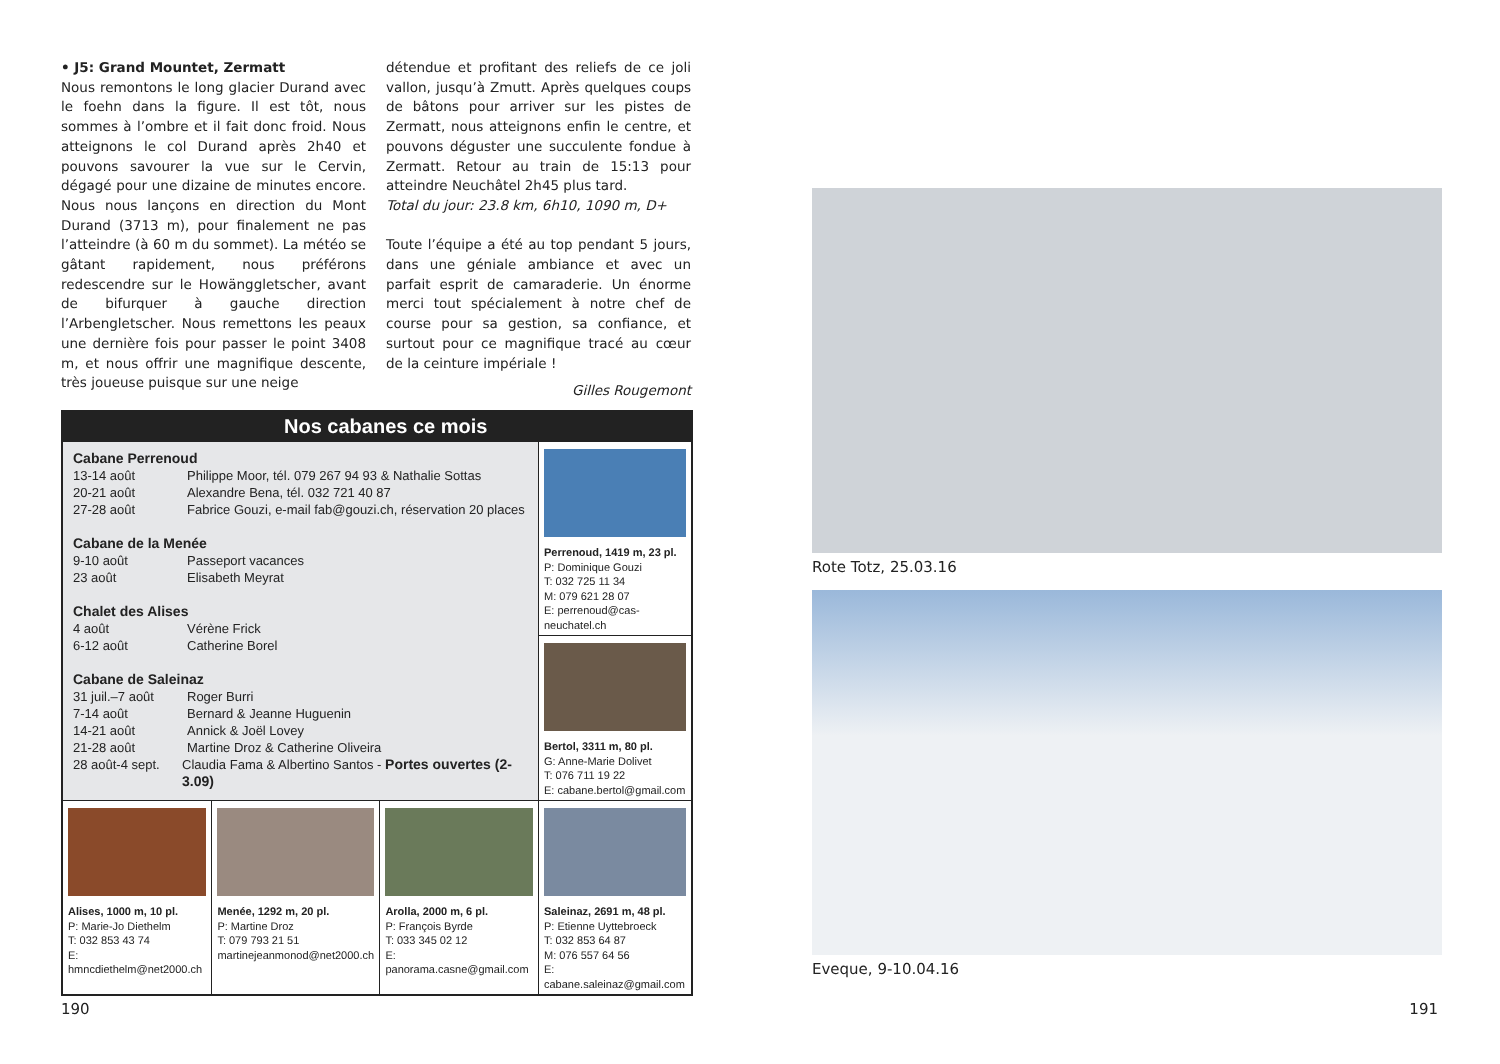• J5: Grand Mountet, Zermatt
Nous remontons le long glacier Durand avec le foehn dans la figure. Il est tôt, nous sommes à l’ombre et il fait donc froid. Nous atteignons le col Durand après 2h40 et pouvons savourer la vue sur le Cervin, dégagé pour une dizaine de minutes encore. Nous nous lançons en direction du Mont Durand (3713 m), pour finalement ne pas l’atteindre (à 60 m du sommet). La météo se gâtant rapidement, nous préférons redescendre sur le Howänggletscher, avant de bifurquer à gauche direction l’Arbengletscher. Nous remet­tons les peaux une dernière fois pour passer le point 3408 m, et nous offrir une magnifique descente, très joueuse puisque sur une neige
détendue et profitant des reliefs de ce joli vallon, jusqu’à Zmutt. Après quelques coups de bâtons pour arriver sur les pistes de Zermatt, nous attei­gnons enfin le centre, et pouvons déguster une succulente fondue à Zermatt. Retour au train de 15:13 pour atteindre Neuchâtel 2h45 plus tard.
Total du jour: 23.8 km, 6h10, 1090 m, D+
Toute l’équipe a été au top pendant 5 jours, dans une géniale ambiance et avec un parfait esprit de camaraderie. Un énorme merci tout spécialement à notre chef de course pour sa ges­tion, sa confiance, et surtout pour ce magnifique tracé au cœur de la ceinture impériale !
Gilles Rougemont
Nos cabanes ce mois
| Cabane Perrenoud 13-14 août Philippe Moor, tél. 079 267 94 93 & Nathalie Sottas 20-21 août Alexandre Bena, tél. 032 721 40 87 27-28 août Fabrice Gouzi, e-mail fab@gouzi.ch, réservation 20 places Cabane de la Menée 9-10 août Passeport vacances 23 août Elisabeth Meyrat Chalet des Alises 4 août Vérène Frick 6-12 août Catherine Borel Cabane de Saleinaz 31 juil.–7 août Roger Burri 7-14 août Bernard & Jeanne Huguenin 14-21 août Annick & Joël Lovey 21-28 août Martine Droz & Catherine Oliveira 28 août-4 sept. Claudia Fama & Albertino Santos - Portes ouvertes (2-3.09) | | | Perrenoud, 1419 m, 23 pl. P: Dominique Gouzi T: 032 725 11 34 M: 079 621 28 07 E: perrenoud@cas-neuchatel.ch |
| | | | Bertol, 3311 m, 80 pl. G: Anne-Marie Dolivet T: 076 711 19 22 E: cabane.bertol@gmail.com |
| Alises, 1000 m, 10 pl. P: Marie-Jo Diethelm T: 032 853 43 74 E: hmncdiethelm@net2000.ch | Menée, 1292 m, 20 pl. P: Martine Droz T: 079 793 21 51 martinejeanmonod@net2000.ch | Arolla, 2000 m, 6 pl. P: François Byrde T: 033 345 02 12 E: panorama.casne@gmail.com | Saleinaz, 2691 m, 48 pl. P: Etienne Uyttebroeck T: 032 853 64 87 M: 076 557 64 56 E: cabane.saleinaz@gmail.com |
190
Rote Totz, 25.03.16
Eveque, 9-10.04.16
191